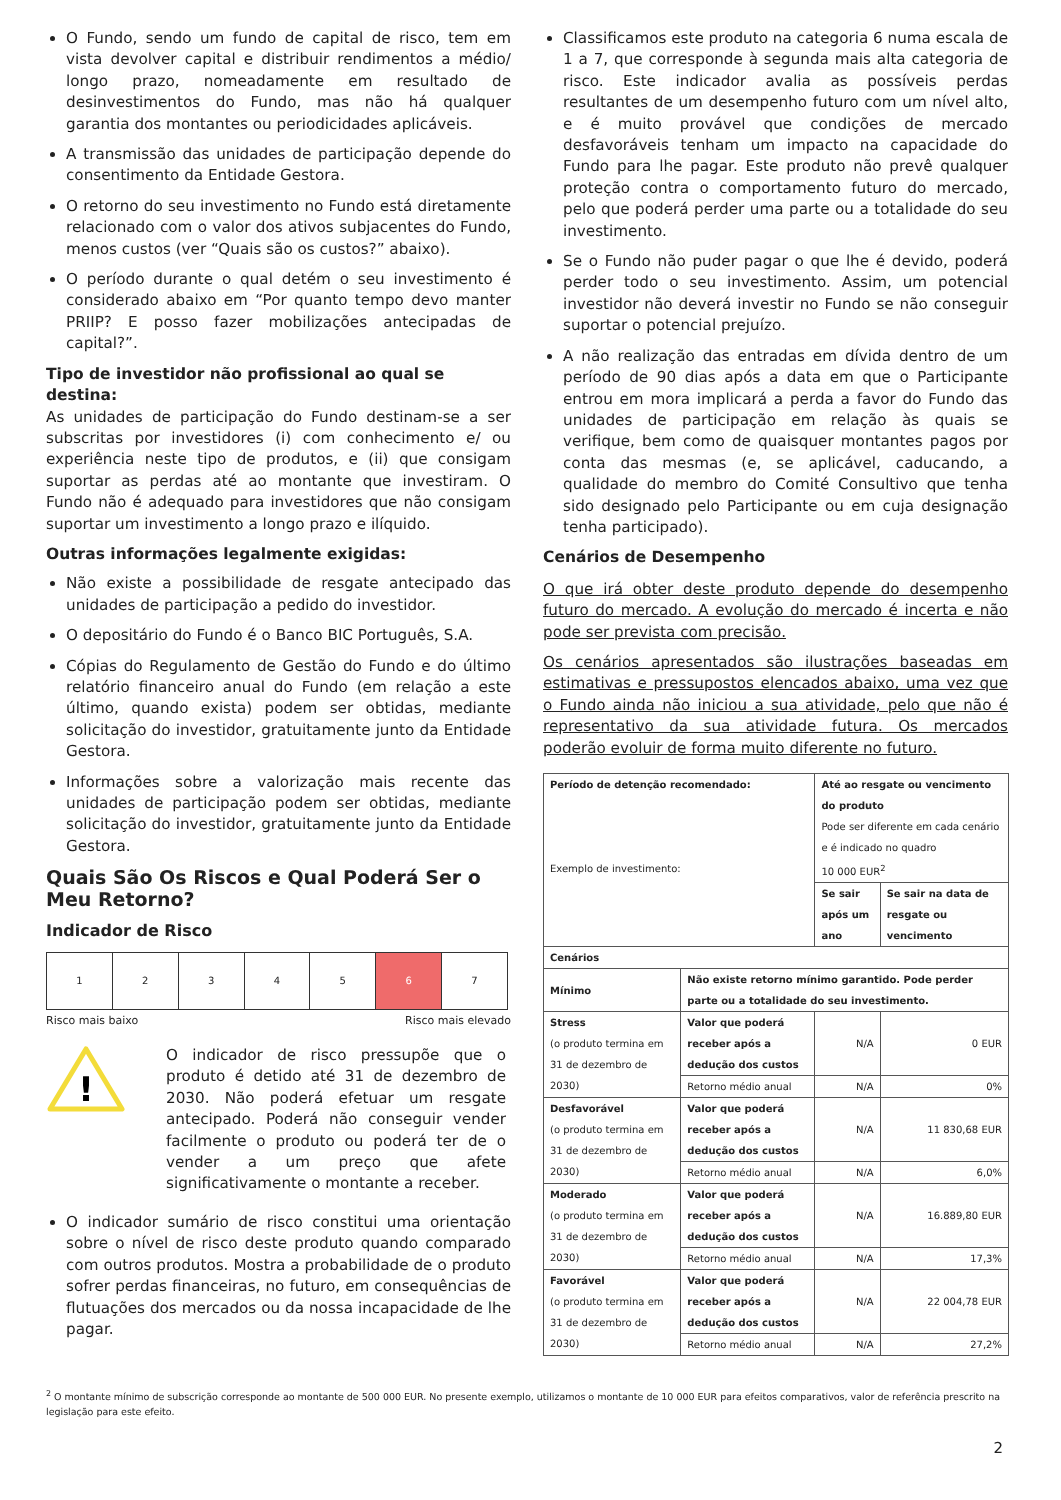O Fundo, sendo um fundo de capital de risco, tem em vista devolver capital e distribuir rendimentos a médio/ longo prazo, nomeadamente em resultado de desinvestimentos do Fundo, mas não há qualquer garantia dos montantes ou periodicidades aplicáveis.
A transmissão das unidades de participação depende do consentimento da Entidade Gestora.
O retorno do seu investimento no Fundo está diretamente relacionado com o valor dos ativos subjacentes do Fundo, menos custos (ver “Quais são os custos?” abaixo).
O período durante o qual detém o seu investimento é considerado abaixo em “Por quanto tempo devo manter PRIIP? E posso fazer mobilizações antecipadas de capital?”.
Tipo de investidor não profissional ao qual se destina:
As unidades de participação do Fundo destinam-se a ser subscritas por investidores (i) com conhecimento e/ ou experiência neste tipo de produtos, e (ii) que consigam suportar as perdas até ao montante que investiram. O Fundo não é adequado para investidores que não consigam suportar um investimento a longo prazo e ilíquido.
Outras informações legalmente exigidas:
Não existe a possibilidade de resgate antecipado das unidades de participação a pedido do investidor.
O depositário do Fundo é o Banco BIC Português, S.A.
Cópias do Regulamento de Gestão do Fundo e do último relatório financeiro anual do Fundo (em relação a este último, quando exista) podem ser obtidas, mediante solicitação do investidor, gratuitamente junto da Entidade Gestora.
Informações sobre a valorização mais recente das unidades de participação podem ser obtidas, mediante solicitação do investidor, gratuitamente junto da Entidade Gestora.
Quais São Os Riscos e Qual Poderá Ser o Meu Retorno?
Indicador de Risco
| 1 | 2 | 3 | 4 | 5 | 6 | 7 |
Risco mais baixo Risco mais elevado
!
O indicador de risco pressupõe que o produto é detido até 31 de dezembro de 2030. Não poderá efetuar um resgate antecipado. Poderá não conseguir vender facilmente o produto ou poderá ter de o vender a um preço que afete significativamente o montante a receber.
O indicador sumário de risco constitui uma orientação sobre o nível de risco deste produto quando comparado com outros produtos. Mostra a probabilidade de o produto sofrer perdas financeiras, no futuro, em consequências de flutuações dos mercados ou da nossa incapacidade de lhe pagar.
Classificamos este produto na categoria 6 numa escala de 1 a 7, que corresponde à segunda mais alta categoria de risco. Este indicador avalia as possíveis perdas resultantes de um desempenho futuro com um nível alto, e é muito provável que condições de mercado desfavoráveis tenham um impacto na capacidade do Fundo para lhe pagar. Este produto não prevê qualquer proteção contra o comportamento futuro do mercado, pelo que poderá perder uma parte ou a totalidade do seu investimento.
Se o Fundo não puder pagar o que lhe é devido, poderá perder todo o seu investimento. Assim, um potencial investidor não deverá investir no Fundo se não conseguir suportar o potencial prejuízo.
A não realização das entradas em dívida dentro de um período de 90 dias após a data em que o Participante entrou em mora implicará a perda a favor do Fundo das unidades de participação em relação às quais se verifique, bem como de quaisquer montantes pagos por conta das mesmas (e, se aplicável, caducando, a qualidade do membro do Comité Consultivo que tenha sido designado pelo Participante ou em cuja designação tenha participado).
Cenários de Desempenho
O que irá obter deste produto depende do desempenho futuro do mercado. A evolução do mercado é incerta e não pode ser prevista com precisão.
Os cenários apresentados são ilustrações baseadas em estimativas e pressupostos elencados abaixo, uma vez que o Fundo ainda não iniciou a sua atividade, pelo que não é representativo da sua atividade futura. Os mercados poderão evoluir de forma muito diferente no futuro.
| Período de detenção recomendado: Exemplo de investimento: | | Até ao resgate ou vencimento do produto Pode ser diferente em cada cenário e é indicado no quadro 10 000 EUR<sup>2</sup> | |
| | | Se sair após um ano | Se sair na data de resgate ou vencimento |
| Cenários | | | |
| Mínimo | Não existe retorno mínimo garantido. Pode perder parte ou a totalidade do seu investimento. | | |
| Stress (o produto termina em 31 de dezembro de 2030) | Valor que poderá receber após a dedução dos custos | N/A | 0 EUR |
| | Retorno médio anual | N/A | 0% |
| Desfavorável (o produto termina em 31 de dezembro de 2030) | Valor que poderá receber após a dedução dos custos | N/A | 11 830,68 EUR |
| | Retorno médio anual | N/A | 6,0% |
| Moderado (o produto termina em 31 de dezembro de 2030) | Valor que poderá receber após a dedução dos custos | N/A | 16.889,80 EUR |
| | Retorno médio anual | N/A | 17,3% |
| Favorável (o produto termina em 31 de dezembro de 2030) | Valor que poderá receber após a dedução dos custos | N/A | 22 004,78 EUR |
| | Retorno médio anual | N/A | 27,2% |
<sup>2</sup> O montante mínimo de subscrição corresponde ao montante de 500 000 EUR. No presente exemplo, utilizamos o montante de 10 000 EUR para efeitos comparativos, valor de referência prescrito na legislação para este efeito.
2